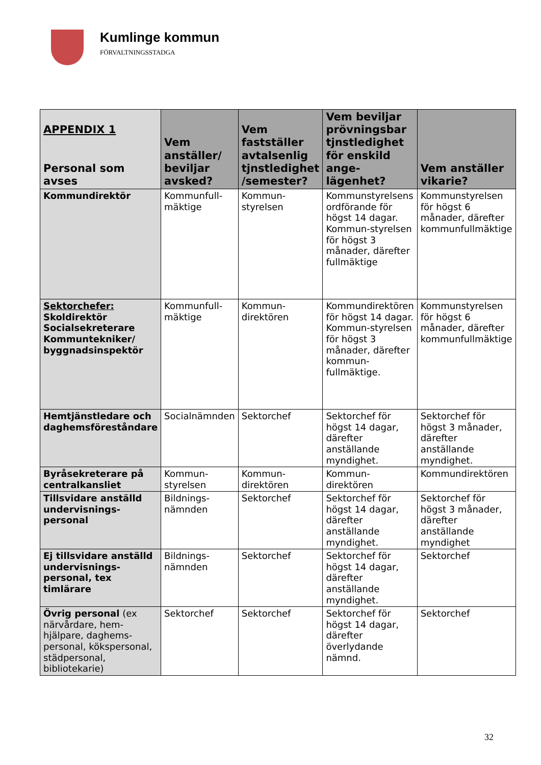Kumlinge kommun
FÖRVALTNINGSSTADGA
| APPENDIX 1 Personal som avses | Vem anställer/ beviljar avsked? | Vem fastställer avtalsenlig tjnstledighet /semester? | Vem beviljar prövningsbar tjnstledighet för enskild ange-lägenhet? | Vem anställer vikarie? |
| --- | --- | --- | --- | --- |
| Kommundirektör | Kommunfull-mäktige | Kommun-styrelsen | Kommunstyrelsens ordförande för högst 14 dagar. Kommun-styrelsen för högst 3 månader, därefter fullmäktige | Kommunstyrelsen för högst 6 månader, därefter kommunfullmäktige |
| Sektorchefer: Skoldirektör Socialsekreterare Kommuntekniker/ byggnadsinspektör | Kommunfull-mäktige | Kommun-direktören | Kommundirektören för högst 14 dagar. Kommun-styrelsen för högst 3 månader, därefter kommun-fullmäktige. | Kommunstyrelsen för högst 6 månader, därefter kommunfullmäktige |
| Hemtjänstledare och daghemsföreståndare | Socialnämnden | Sektorchef | Sektorchef för högst 14 dagar, därefter anställande myndighet. | Sektorchef för högst 3 månader, därefter anställande myndighet. |
| Byråsekreterare på centralkansliet | Kommun-styrelsen | Kommun-direktören | Kommun-direktören | Kommundirektören |
| Tillsvidare anställd undervisnings-personal | Bildnings-nämnden | Sektorchef | Sektorchef för högst 14 dagar, därefter anställande myndighet. | Sektorchef för högst 3 månader, därefter anställande myndighet |
| Ej tillsvidare anställd undervisnings-personal, tex timlärare | Bildnings-nämnden | Sektorchef | Sektorchef för högst 14 dagar, därefter anställande myndighet. | Sektorchef |
| Övrig personal (ex närvårdare, hem-hjälpare, daghems-personal, kökspersonal, städpersonal, bibliotekarie) | Sektorchef | Sektorchef | Sektorchef för högst 14 dagar, därefter överlydande nämnd. | Sektorchef |
32